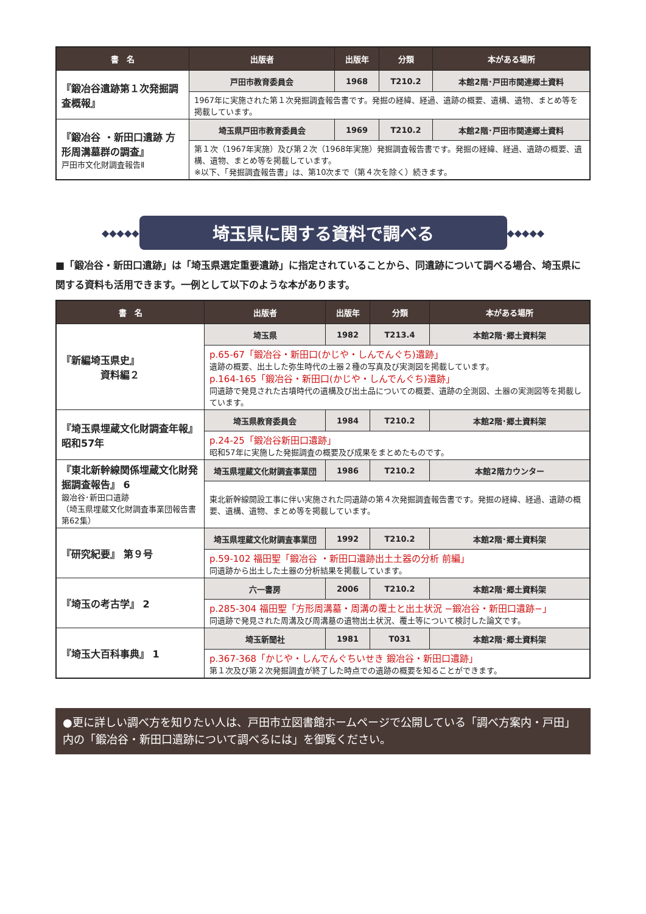| 書 名 | 出版者 | 出版年 | 分類 | 本がある場所 |
| --- | --- | --- | --- | --- |
| 『鍛冶谷遺跡第１次発掘調査概報』 | 戸田市教育委員会 | 1968 | T210.2 | 本館2階･戸田市関連郷土資料 |
| | 1967年に実施された第１次発掘調査報告書です。発掘の経緯、経過、遺跡の概要、遺構、遺物、まとめ等を掲載しています。 | | | |
| 『鍛冶谷 ・新田口遺跡 方形周溝墓群の調査』 戸田市文化財調査報告Ⅱ | 埼玉県戸田市教育委員会 | 1969 | T210.2 | 本館2階･戸田市関連郷土資料 |
| | 第１次（1967年実施）及び第２次（1968年実施）発掘調査報告書です。発掘の経緯、経過、遺跡の概要、遺構、遺物、まとめ等を掲載しています。 ※以下、「発掘調査報告書」は、第10次まで（第４次を除く）続きます。 | | | |
◆◆◆◆◆ 埼玉県に関する資料で調べる ◆◆◆◆◆
■「鍛冶谷・新田口遺跡」は「埼玉県選定重要遺跡」に指定されていることから、同遺跡について調べる場合、埼玉県に関する資料も活用できます。一例として以下のような本があります。
| 書 名 | 出版者 | 出版年 | 分類 | 本がある場所 |
| --- | --- | --- | --- | --- |
| 『新編埼玉県史』 資料編２ | 埼玉県 | 1982 | T213.4 | 本館2階･郷土資料架 |
| | p.65-67「鍛冶谷・新田口(かじや・しんでんぐち)遺跡」 遺跡の概要、出土した弥生時代の土器２種の写真及び実測図を掲載しています。 p.164-165「鍛冶谷・新田口(かじや・しんでんぐち)遺跡」 同遺跡で発見された古墳時代の遺構及び出土品についての概要、遺跡の全測図、土器の実測図等を掲載しています。 | | | |
| 『埼玉県埋蔵文化財調査年報』 昭和57年 | 埼玉県教育委員会 | 1984 | T210.2 | 本館2階･郷土資料架 |
| | p.24-25「鍛冶谷新田口遺跡」 昭和57年に実施した発掘調査の概要及び成果をまとめたものです。 | | | |
| 『東北新幹線関係埋蔵文化財発掘調査報告』 6 鍛冶谷･新田口遺跡 （埼玉県埋蔵文化財調査事業団報告書 第62集） | 埼玉県埋蔵文化財調査事業団 | 1986 | T210.2 | 本館2階カウンター |
| | 東北新幹線開設工事に伴い実施された同遺跡の第４次発掘調査報告書です。発掘の経緯、経過、遺跡の概要、遺構、遺物、まとめ等を掲載しています。 | | | |
| 『研究紀要』 第９号 | 埼玉県埋蔵文化財調査事業団 | 1992 | T210.2 | 本館2階･郷土資料架 |
| | p.59-102 福田聖「鍛冶谷 ・新田口遺跡出土土器の分析 前編」 同遺跡から出土した土器の分析結果を掲載しています。 | | | |
| 『埼玉の考古学』 2 | 六一書房 | 2006 | T210.2 | 本館2階･郷土資料架 |
| | p.285-304 福田聖「方形周溝墓・周溝の覆土と出土状況 −鍛冶谷・新田口遺跡−」 同遺跡で発見された周溝及び周溝墓の遺物出土状況、覆土等について検討した論文です。 | | | |
| 『埼玉大百科事典』 1 | 埼玉新聞社 | 1981 | T031 | 本館2階･郷土資料架 |
| | p.367-368「かじや・しんでんぐちいせき 鍛冶谷・新田口遺跡」 第１次及び第２次発掘調査が終了した時点での遺跡の概要を知ることができます。 | | | |
●更に詳しい調べ方を知りたい人は、戸田市立図書館ホームページで公開している「調べ方案内・戸田」内の「鍛冶谷・新田口遺跡について調べるには」を御覧ください。